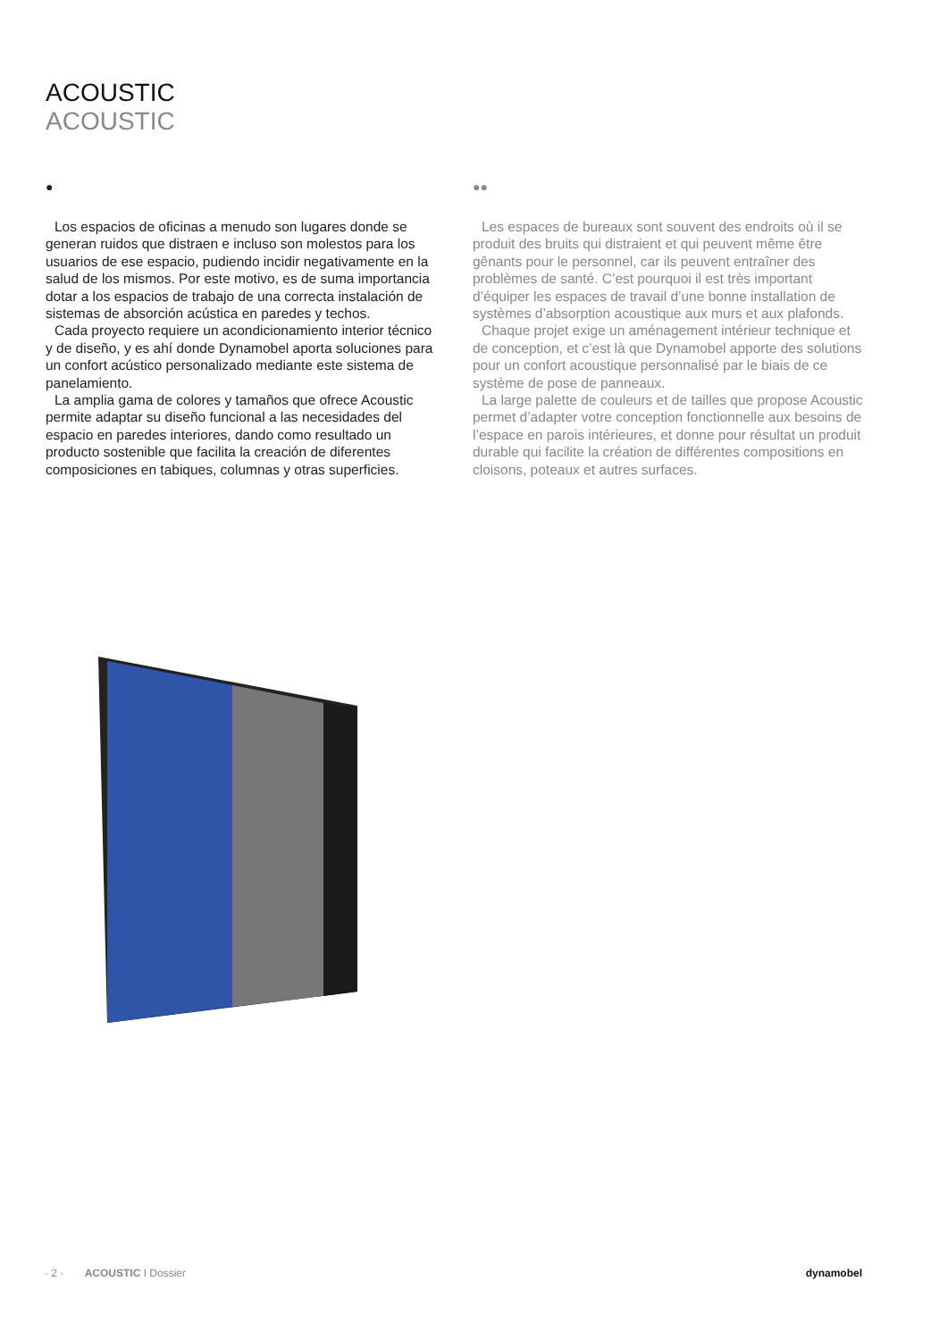ACOUSTIC
ACOUSTIC
●
Los espacios de oficinas a menudo son lugares donde se generan ruidos que distraen e incluso son molestos para los usuarios de ese espacio, pudiendo incidir negativamente en la salud de los mismos. Por este motivo, es de suma importancia dotar a los espacios de trabajo de una correcta instalación de sistemas de absorción acústica en paredes y techos.
Cada proyecto requiere un acondicionamiento interior técnico y de diseño, y es ahí donde Dynamobel aporta soluciones para un confort acústico personalizado mediante este sistema de panelamiento.
La amplia gama de colores y tamaños que ofrece Acoustic permite adaptar su diseño funcional a las necesidades del espacio en paredes interiores, dando como resultado un producto sostenible que facilita la creación de diferentes composiciones en tabiques, columnas y otras superficies.
●●
Les espaces de bureaux sont souvent des endroits où il se produit des bruits qui distraient et qui peuvent même être gênants pour le personnel, car ils peuvent entraîner des problèmes de santé. C’est pourquoi il est très important d’équiper les espaces de travail d’une bonne installation de systèmes d’absorption acoustique aux murs et aux plafonds.
Chaque projet exige un aménagement intérieur technique et de conception, et c’est là que Dynamobel apporte des solutions pour un confort acoustique personnalisé par le biais de ce système de pose de panneaux.
La large palette de couleurs et de tailles que propose Acoustic permet d’adapter votre conception fonctionnelle aux besoins de l’espace en parois intérieures, et donne pour résultat un produit durable qui facilite la création de différentes compositions en cloisons, poteaux et autres surfaces.
· 2 · ACOUSTIC I Dossier dynamobel